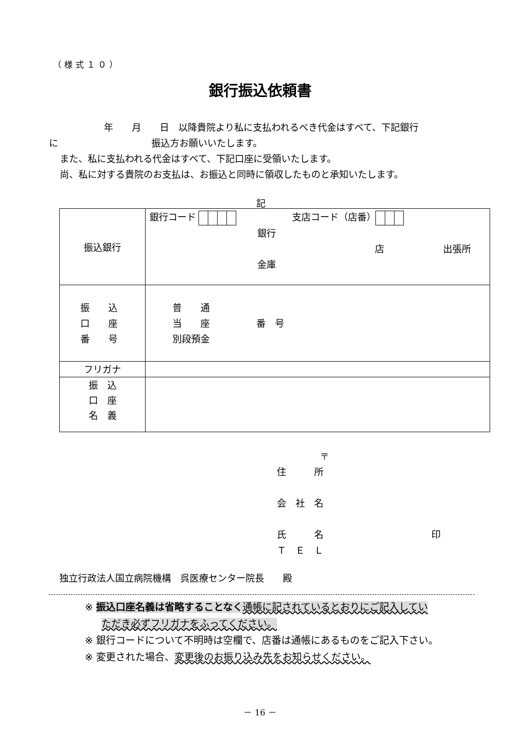（様式１０）
銀行振込依頼書
年　　月　　日　以降貴院より私に支払われるべき代金はすべて、下記銀行
に　　　　　　　　　　振込方お願いいたします。
また、私に支払われる代金はすべて、下記口座に受領いたします。
尚、私に対する貴院のお支払は、お振込と同時に領収したものと承知いたします。
記
| 振込銀行 | 銀行コード 支店コード（店番） 銀行 店 出張所 金庫 |
| 振 込 口 座 番 号 | 普 通 当 座 番 号 別段預金 |
| フリガナ | |
| 振 込 口 座 名 義 | |
〒
住　　　所
会　社　名
氏　　　名 印
Ｔ　Ｅ　Ｌ
独立行政法人国立病院機構　呉医療センター院長　　殿
※ 振込口座名義は省略することなく 通帳に記されているとおりにご記入してい
ただき必ずフリガナをふってください。
※ 銀行コードについて不明時は空欄で、店番は通帳にあるものをご記入下さい。
※ 変更された場合、変更後のお振り込み先をお知らせください。
－ 16 －